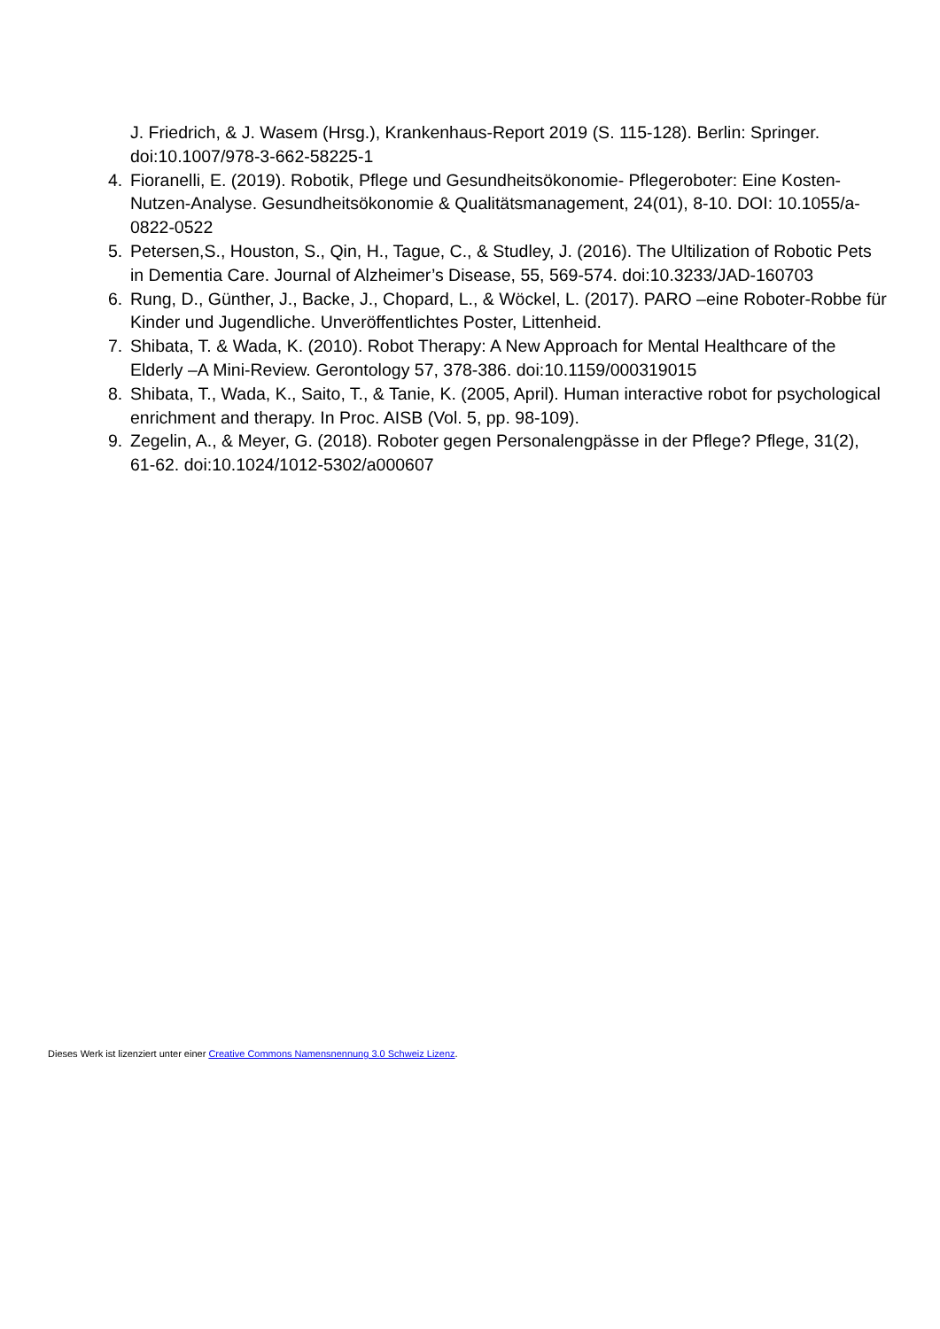J. Friedrich, & J. Wasem (Hrsg.), Krankenhaus-Report 2019 (S. 115-128). Berlin: Springer. doi:10.1007/978-3-662-58225-1
4. Fioranelli, E. (2019). Robotik, Pflege und Gesundheitsökonomie- Pflegeroboter: Eine Kosten-Nutzen-Analyse. Gesundheitsökonomie & Qualitätsmanagement, 24(01), 8-10. DOI: 10.1055/a-0822-0522
5. Petersen,S., Houston, S., Qin, H., Tague, C., & Studley, J. (2016). The Ultilization of Robotic Pets in Dementia Care. Journal of Alzheimer’s Disease, 55, 569-574. doi:10.3233/JAD-160703
6. Rung, D., Günther, J., Backe, J., Chopard, L., & Wöckel, L. (2017). PARO –eine Roboter-Robbe für Kinder und Jugendliche. Unveröffentlichtes Poster, Littenheid.
7. Shibata, T. & Wada, K. (2010). Robot Therapy: A New Approach for Mental Healthcare of the Elderly –A Mini-Review. Gerontology 57, 378-386. doi:10.1159/000319015
8. Shibata, T., Wada, K., Saito, T., & Tanie, K. (2005, April). Human interactive robot for psychological enrichment and therapy. In Proc. AISB (Vol. 5, pp. 98-109).
9. Zegelin, A., & Meyer, G. (2018). Roboter gegen Personalengpässe in der Pflege? Pflege, 31(2), 61-62. doi:10.1024/1012-5302/a000607
Dieses Werk ist lizenziert unter einer Creative Commons Namensnennung 3.0 Schweiz Lizenz.